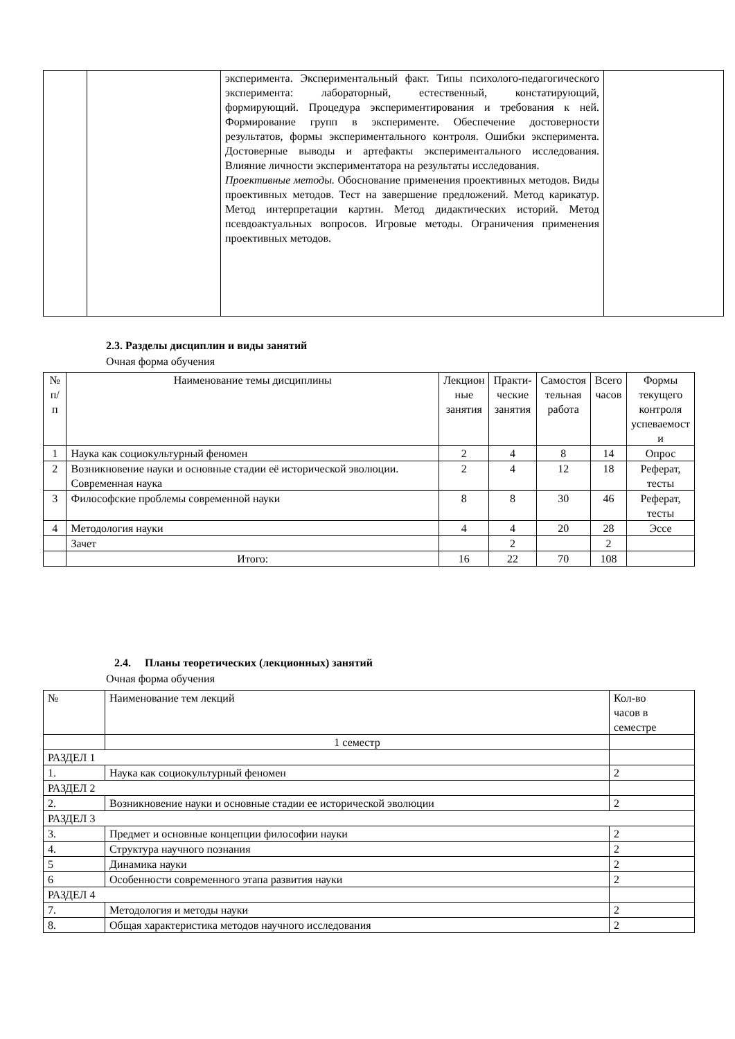| | | эксперимента. Экспериментальный факт. Типы психолого-педагогического эксперимента: лабораторный, естественный, констатирующий, формирующий. Процедура экспериментирования и требования к ней. Формирование групп в эксперименте. Обеспечение достоверности результатов, формы экспериментального контроля. Ошибки эксперимента. Достоверные выводы и артефакты экспериментального исследования. Влияние личности экспериментатора на результаты исследования. Проективные методы. Обоснование применения проективных методов. Виды проективных методов. Тест на завершение предложений. Метод карикатур. Метод интерпретации картин. Метод дидактических историй. Метод псевдоактуальных вопросов. Игровые методы. Ограничения применения проективных методов. | |
2.3. Разделы дисциплин и виды занятий
Очная форма обучения
| № п/п | Наименование темы дисциплины | Лекцион ные занятия | Практи- ческие занятия | Самостоя тельная работа | Всего часов | Формы текущего контроля успеваемост и |
| 1 | Наука как социокультурный феномен | 2 | 4 | 8 | 14 | Опрос |
| 2 | Возникновение науки и основные стадии её исторической эволюции. Современная наука | 2 | 4 | 12 | 18 | Реферат, тесты |
| 3 | Философские проблемы современной науки | 8 | 8 | 30 | 46 | Реферат, тесты |
| 4 | Методология науки | 4 | 4 | 20 | 28 | Эссе |
| | Зачет | | 2 | | 2 | |
| | Итого: | 16 | 22 | 70 | 108 | |
2.4. Планы теоретических (лекционных) занятий
Очная форма обучения
| № | Наименование тем лекций | Кол-во часов в семестре |
| | 1 семестр | |
| РАЗДЕЛ 1 | | |
| 1. | Наука как социокультурный феномен | 2 |
| РАЗДЕЛ 2 | | |
| 2. | Возникновение науки и основные стадии ее исторической эволюции | 2 |
| РАЗДЕЛ 3 | | |
| 3. | Предмет и основные концепции философии науки | 2 |
| 4. | Структура научного познания | 2 |
| 5 | Динамика науки | 2 |
| 6 | Особенности современного этапа развития науки | 2 |
| РАЗДЕЛ 4 | | |
| 7. | Методология и методы науки | 2 |
| 8. | Общая характеристика методов научного исследования | 2 |